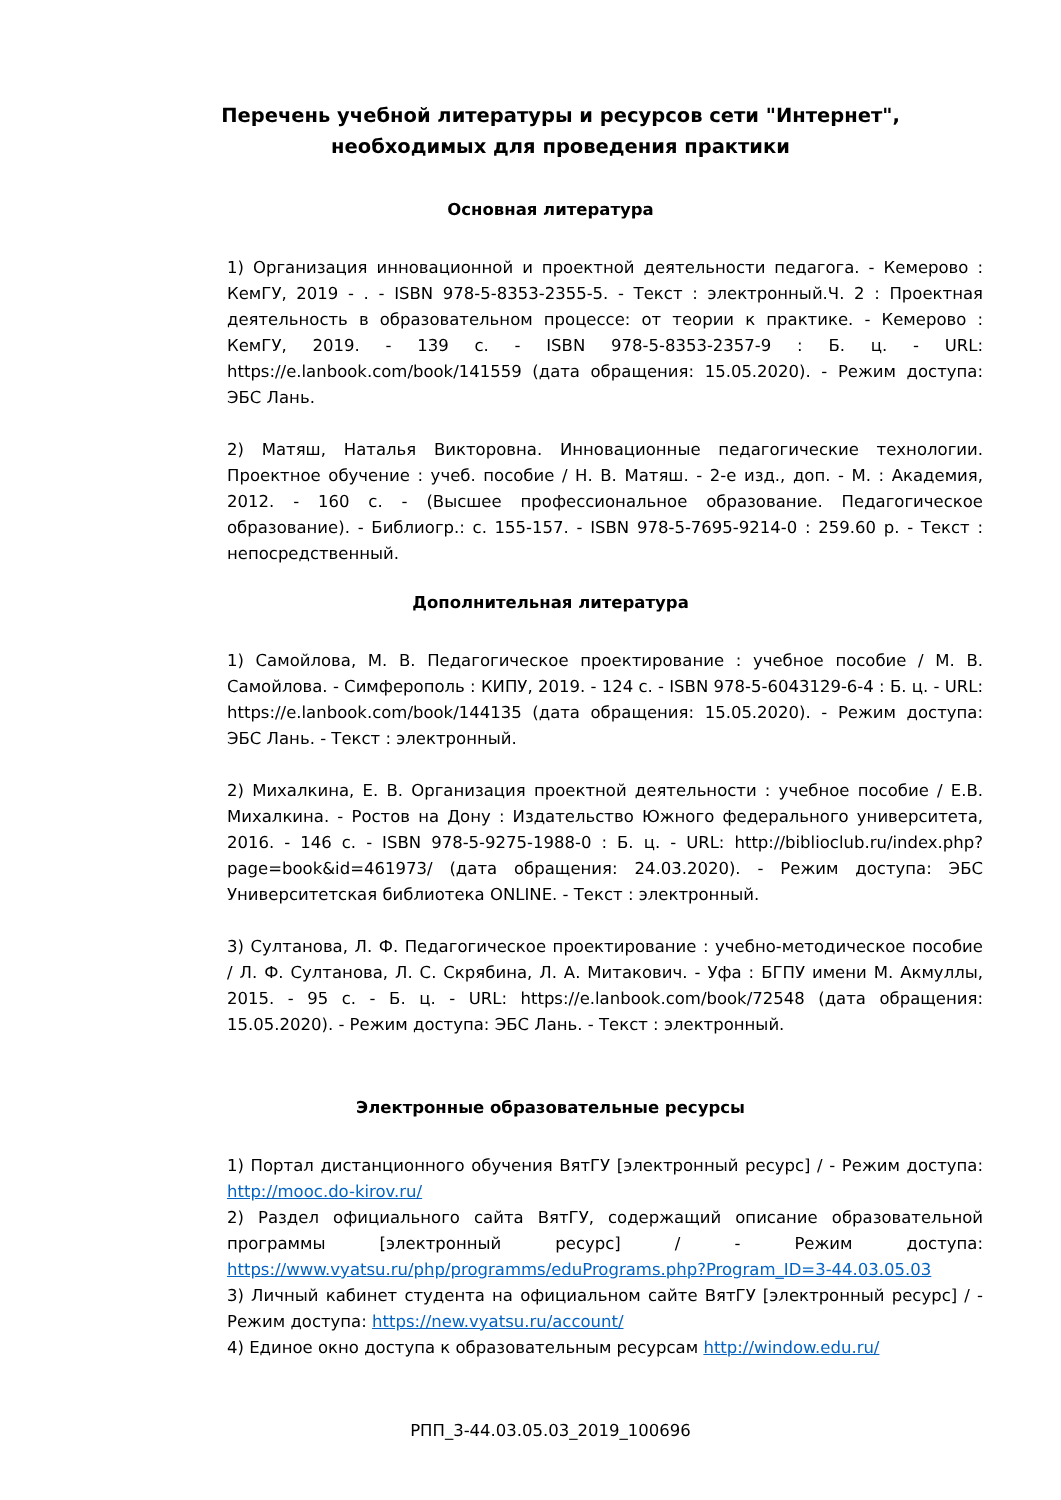Перечень учебной литературы и ресурсов сети "Интернет", необходимых для проведения практики
Основная литература
1) Организация инновационной и проектной деятельности педагога. - Кемерово : КемГУ, 2019 - . - ISBN 978-5-8353-2355-5. - Текст : электронный.Ч. 2 : Проектная деятельность в образовательном процессе: от теории к практике. - Кемерово : КемГУ, 2019. - 139 с. - ISBN 978-5-8353-2357-9 : Б. ц. - URL: https://e.lanbook.com/book/141559 (дата обращения: 15.05.2020). - Режим доступа: ЭБС Лань.
2) Матяш, Наталья Викторовна. Инновационные педагогические технологии. Проектное обучение : учеб. пособие / Н. В. Матяш. - 2-е изд., доп. - М. : Академия, 2012. - 160 с. - (Высшее профессиональное образование. Педагогическое образование). - Библиогр.: с. 155-157. - ISBN 978-5-7695-9214-0 : 259.60 р. - Текст : непосредственный.
Дополнительная литература
1) Самойлова, М. В. Педагогическое проектирование : учебное пособие / М. В. Самойлова. - Симферополь : КИПУ, 2019. - 124 с. - ISBN 978-5-6043129-6-4 : Б. ц. - URL: https://e.lanbook.com/book/144135 (дата обращения: 15.05.2020). - Режим доступа: ЭБС Лань. - Текст : электронный.
2) Михалкина, Е. В. Организация проектной деятельности : учебное пособие / Е.В. Михалкина. - Ростов на Дону : Издательство Южного федерального университета, 2016. - 146 с. - ISBN 978-5-9275-1988-0 : Б. ц. - URL: http://biblioclub.ru/index.php?page=book&id=461973/ (дата обращения: 24.03.2020). - Режим доступа: ЭБС Университетская библиотека ONLINE. - Текст : электронный.
3) Султанова, Л. Ф. Педагогическое проектирование : учебно-методическое пособие / Л. Ф. Султанова, Л. С. Скрябина, Л. А. Митакович. - Уфа : БГПУ имени М. Акмуллы, 2015. - 95 с. - Б. ц. - URL: https://e.lanbook.com/book/72548 (дата обращения: 15.05.2020). - Режим доступа: ЭБС Лань. - Текст : электронный.
Электронные образовательные ресурсы
1) Портал дистанционного обучения ВятГУ [электронный ресурс] / - Режим доступа: http://mooc.do-kirov.ru/
2) Раздел официального сайта ВятГУ, содержащий описание образовательной программы [электронный ресурс] / - Режим доступа: https://www.vyatsu.ru/php/programms/eduPrograms.php?Program_ID=3-44.03.05.03
3) Личный кабинет студента на официальном сайте ВятГУ [электронный ресурс] / - Режим доступа: https://new.vyatsu.ru/account/
4) Единое окно доступа к образовательным ресурсам http://window.edu.ru/
РПП_3-44.03.05.03_2019_100696